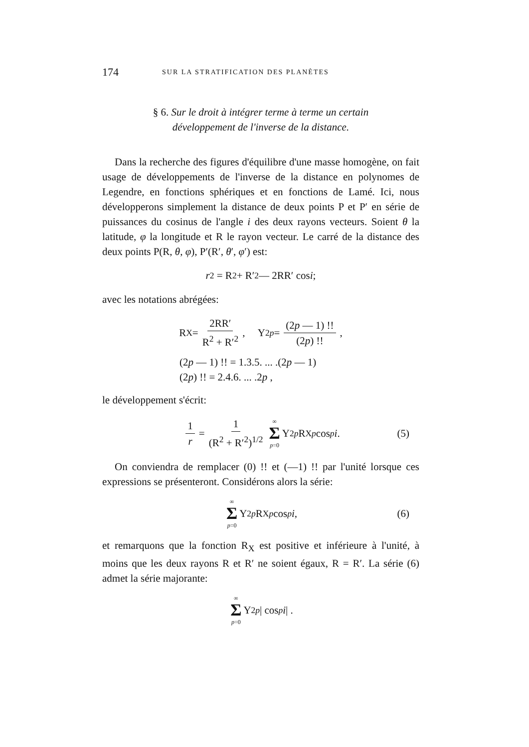174 SUR LA STRATIFICATION DES PLANÈTES
§ 6. Sur le droit à intégrer terme à terme un certain
développement de l'inverse de la distance.
Dans la recherche des figures d'équilibre d'une masse homogène, on fait usage de développements de l'inverse de la distance en polynomes de Legendre, en fonctions sphériques et en fonctions de Lamé. Ici, nous développerons simplement la distance de deux points P et P′ en série de puissances du cosinus de l'angle i des deux rayons vecteurs. Soient θ la latitude, φ la longitude et R le rayon vecteur. Le carré de la distance des deux points P(R, θ, φ), P′(R′, θ′, φ′) est:
r<sup>2</sup> = R<sup>2</sup> + R′<sup>2</sup> — 2RR′ cos i ;
avec les notations abrégées:
R<sub>X</sub> = 2RR′ R<sup>2</sup> + R′<sup>2</sup>, Y<sub>2p</sub> = (2p — 1) !! (2p) !!,
(2p — 1) !! = 1.3.5. ... .(2p — 1)
(2p) !! = 2.4.6. ... .2p ,
le développement s'écrit:
1 r = 1 (R<sup>2</sup> + R′<sup>2</sup>)<sup>1/2</sup> ∞ Σ p=0 Y<sub>2p</sub> R<sub>X</sub><sup>p</sup> cos<sup>p</sup> i . (5)
On conviendra de remplacer (0) !! et (—1) !! par l'unité lorsque ces expressions se présenteront. Considérons alors la série:
∞ Σ p=0 Y<sub>2p</sub> R<sub>X</sub><sup>p</sup> cos<sup>p</sup> i , (6)
et remarquons que la fonction R<sub>X</sub> est positive et inférieure à l'unité, à moins que les deux rayons R et R′ ne soient égaux, R = R′. La série (6) admet la série majorante:
∞ Σ p=0 Y<sub>2p</sub> | cos<sup>p</sup> i | .